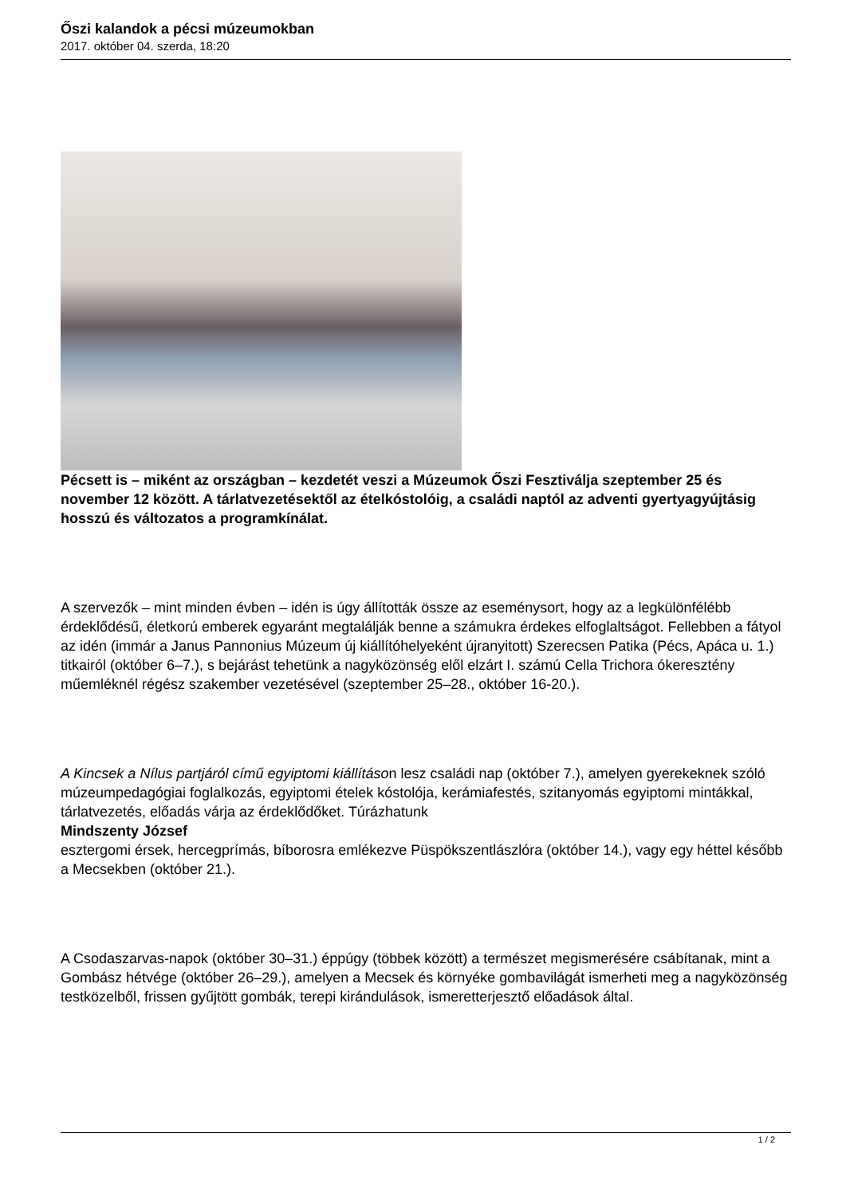Őszi kalandok a pécsi múzeumokban
2017. október 04. szerda, 18:20
Pécsett is – miként az országban – kezdetét veszi a Múzeumok Őszi Fesztiválja szeptember 25 és november 12 között. A tárlatvezetésektől az ételkóstolóig, a családi naptól az adventi gyertyagyújtásig hosszú és változatos a programkínálat.
A szervezők – mint minden évben – idén is úgy állították össze az eseménysort, hogy az a legkülönfélébb érdeklődésű, életkorú emberek egyaránt megtalálják benne a számukra érdekes elfoglaltságot. Fellebben a fátyol az idén (immár a Janus Pannonius Múzeum új kiállítóhelyeként újranyitott) Szerecsen Patika (Pécs, Apáca u. 1.) titkairól (október 6–7.), s bejárást tehetünk a nagyközönség elől elzárt I. számú Cella Trichora ókeresztény műemléknél régész szakember vezetésével (szeptember 25–28., október 16-20.).
A Kincsek a Nílus partjáról című egyiptomi kiállításon lesz családi nap (október 7.), amelyen gyerekeknek szóló múzeumpedagógiai foglalkozás, egyiptomi ételek kóstolója, kerámiafestés, szitanyomás egyiptomi mintákkal, tárlatvezetés, előadás várja az érdeklődőket. Túrázhatunk
Mindszenty József
esztergomi érsek, hercegprímás, bíborosra emlékezve Püspökszentlászlóra (október 14.), vagy egy héttel később a Mecsekben (október 21.).
A Csodaszarvas-napok (október 30–31.) éppúgy (többek között) a természet megismerésére csábítanak, mint a Gombász hétvége (október 26–29.), amelyen a Mecsek és környéke gombavilágát ismerheti meg a nagyközönség testközelből, frissen gyűjtött gombák, terepi kirándulások, ismeretterjesztő előadások által.
1 / 2